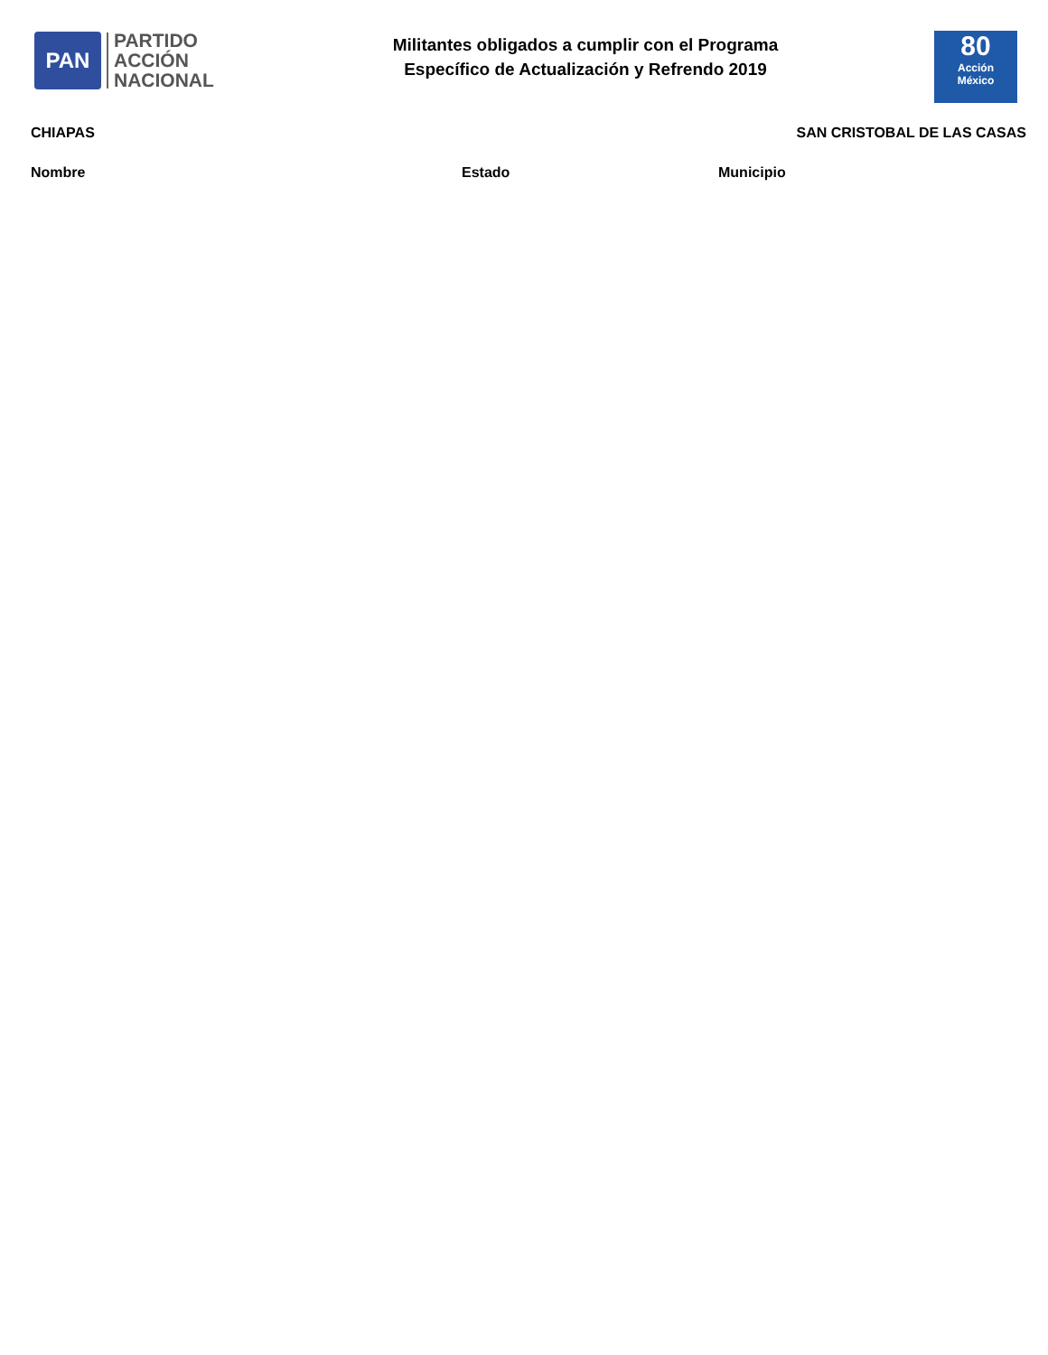PAN
PARTIDO
ACCIÓN
NACIONAL
Militantes obligados a cumplir con el Programa
Específico de Actualización y Refrendo 2019
80
Acción
México
CHIAPAS SAN CRISTOBAL DE LAS CASAS
| Nombre | Estado | Municipio |
| --- | --- | --- |